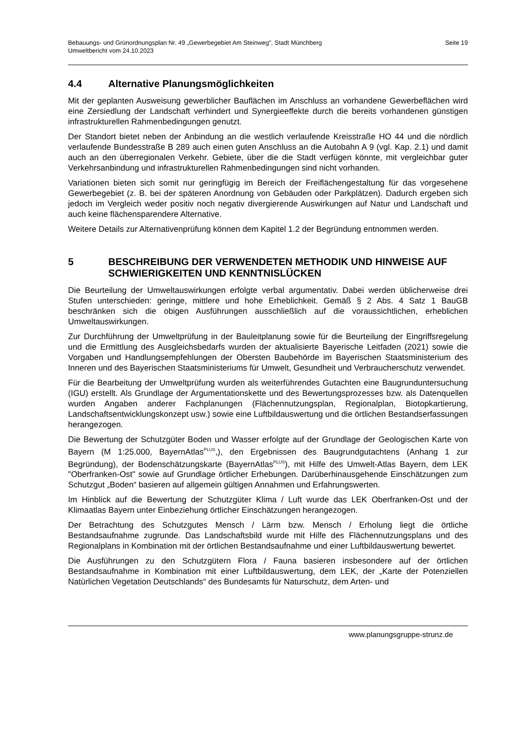Bebauungs- und Grünordnungsplan Nr. 49 „Gewerbegebiet Am Steinweg", Stadt Münchberg
Umweltbericht vom 24.10.2023
Seite 19
4.4 Alternative Planungsmöglichkeiten
Mit der geplanten Ausweisung gewerblicher Bauflächen im Anschluss an vorhandene Gewerbeflächen wird eine Zersiedlung der Landschaft verhindert und Synergieeffekte durch die bereits vorhandenen günstigen infrastrukturellen Rahmenbedingungen genutzt.
Der Standort bietet neben der Anbindung an die westlich verlaufende Kreisstraße HO 44 und die nördlich verlaufende Bundesstraße B 289 auch einen guten Anschluss an die Autobahn A 9 (vgl. Kap. 2.1) und damit auch an den überregionalen Verkehr. Gebiete, über die die Stadt verfügen könnte, mit vergleichbar guter Verkehrsanbindung und infrastrukturellen Rahmenbedingungen sind nicht vorhanden.
Variationen bieten sich somit nur geringfügig im Bereich der Freiflächengestaltung für das vorgesehene Gewerbegebiet (z. B. bei der späteren Anordnung von Gebäuden oder Parkplätzen). Dadurch ergeben sich jedoch im Vergleich weder positiv noch negativ divergierende Auswirkungen auf Natur und Landschaft und auch keine flächensparendere Alternative.
Weitere Details zur Alternativenprüfung können dem Kapitel 1.2 der Begründung entnommen werden.
5 BESCHREIBUNG DER VERWENDETEN METHODIK UND HINWEISE AUF SCHWIERIGKEITEN UND KENNTNISLÜCKEN
Die Beurteilung der Umweltauswirkungen erfolgte verbal argumentativ. Dabei werden üblicherweise drei Stufen unterschieden: geringe, mittlere und hohe Erheblichkeit. Gemäß § 2 Abs. 4 Satz 1 BauGB beschränken sich die obigen Ausführungen ausschließlich auf die voraussichtlichen, erheblichen Umweltauswirkungen.
Zur Durchführung der Umweltprüfung in der Bauleitplanung sowie für die Beurteilung der Eingriffsregelung und die Ermittlung des Ausgleichsbedarfs wurden der aktualisierte Bayerische Leitfaden (2021) sowie die Vorgaben und Handlungsempfehlungen der Obersten Baubehörde im Bayerischen Staatsministerium des Inneren und des Bayerischen Staatsministeriums für Umwelt, Gesundheit und Verbraucherschutz verwendet.
Für die Bearbeitung der Umweltprüfung wurden als weiterführendes Gutachten eine Baugrunduntersuchung (IGU) erstellt. Als Grundlage der Argumentationskette und des Bewertungsprozesses bzw. als Datenquellen wurden Angaben anderer Fachplanungen (Flächennutzungsplan, Regionalplan, Biotopkartierung, Landschaftsentwicklungskonzept usw.) sowie eine Luftbildauswertung und die örtlichen Bestandserfassungen herangezogen.
Die Bewertung der Schutzgüter Boden und Wasser erfolgte auf der Grundlage der Geologischen Karte von Bayern (M 1:25.000, BayernAtlas<sup>PLUS</sup>,), den Ergebnissen des Baugrundgutachtens (Anhang 1 zur Begründung), der Bodenschätzungskarte (BayernAtlas<sup>PLUS</sup>), mit Hilfe des Umwelt-Atlas Bayern, dem LEK "Oberfranken-Ost" sowie auf Grundlage örtlicher Erhebungen. Darüberhinausgehende Einschätzungen zum Schutzgut „Boden“ basieren auf allgemein gültigen Annahmen und Erfahrungswerten.
Im Hinblick auf die Bewertung der Schutzgüter Klima / Luft wurde das LEK Oberfranken-Ost und der Klimaatlas Bayern unter Einbeziehung örtlicher Einschätzungen herangezogen.
Der Betrachtung des Schutzgutes Mensch / Lärm bzw. Mensch / Erholung liegt die örtliche Bestandsaufnahme zugrunde. Das Landschaftsbild wurde mit Hilfe des Flächennutzungsplans und des Regionalplans in Kombination mit der örtlichen Bestandsaufnahme und einer Luftbildauswertung bewertet.
Die Ausführungen zu den Schutzgütern Flora / Fauna basieren insbesondere auf der örtlichen Bestandsaufnahme in Kombination mit einer Luftbildauswertung, dem LEK, der „Karte der Potenziellen Natürlichen Vegetation Deutschlands“ des Bundesamts für Naturschutz, dem Arten- und
www.planungsgruppe-strunz.de